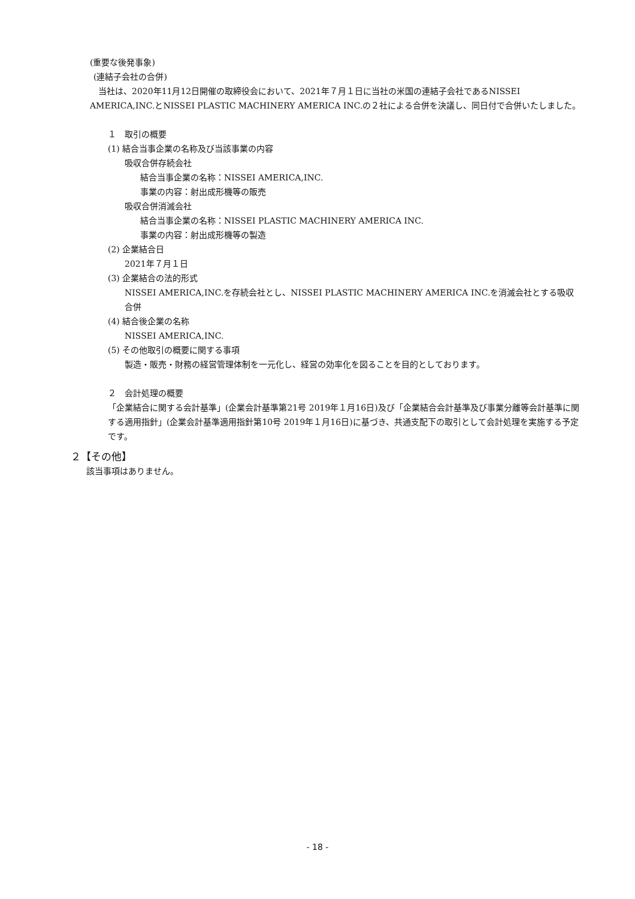(重要な後発事象)
(連結子会社の合併)
当社は、2020年11月12日開催の取締役会において、2021年７月１日に当社の米国の連結子会社であるNISSEI AMERICA,INC.とNISSEI PLASTIC MACHINERY AMERICA INC.の２社による合併を決議し、同日付で合併いたしました。
１　取引の概要
(1) 結合当事企業の名称及び当該事業の内容
吸収合併存続会社
結合当事企業の名称：NISSEI AMERICA,INC.
事業の内容：射出成形機等の販売
吸収合併消滅会社
結合当事企業の名称：NISSEI PLASTIC MACHINERY AMERICA INC.
事業の内容：射出成形機等の製造
(2) 企業結合日
2021年７月１日
(3) 企業結合の法的形式
NISSEI AMERICA,INC.を存続会社とし、NISSEI PLASTIC MACHINERY AMERICA INC.を消滅会社とする吸収合併
(4) 結合後企業の名称
NISSEI AMERICA,INC.
(5) その他取引の概要に関する事項
製造・販売・財務の経営管理体制を一元化し、経営の効率化を図ることを目的としております。
２　会計処理の概要
「企業結合に関する会計基準」(企業会計基準第21号 2019年１月16日)及び「企業結合会計基準及び事業分離等会計基準に関する適用指針」(企業会計基準適用指針第10号 2019年１月16日)に基づき、共通支配下の取引として会計処理を実施する予定です。
２【その他】
該当事項はありません。
- 18 -